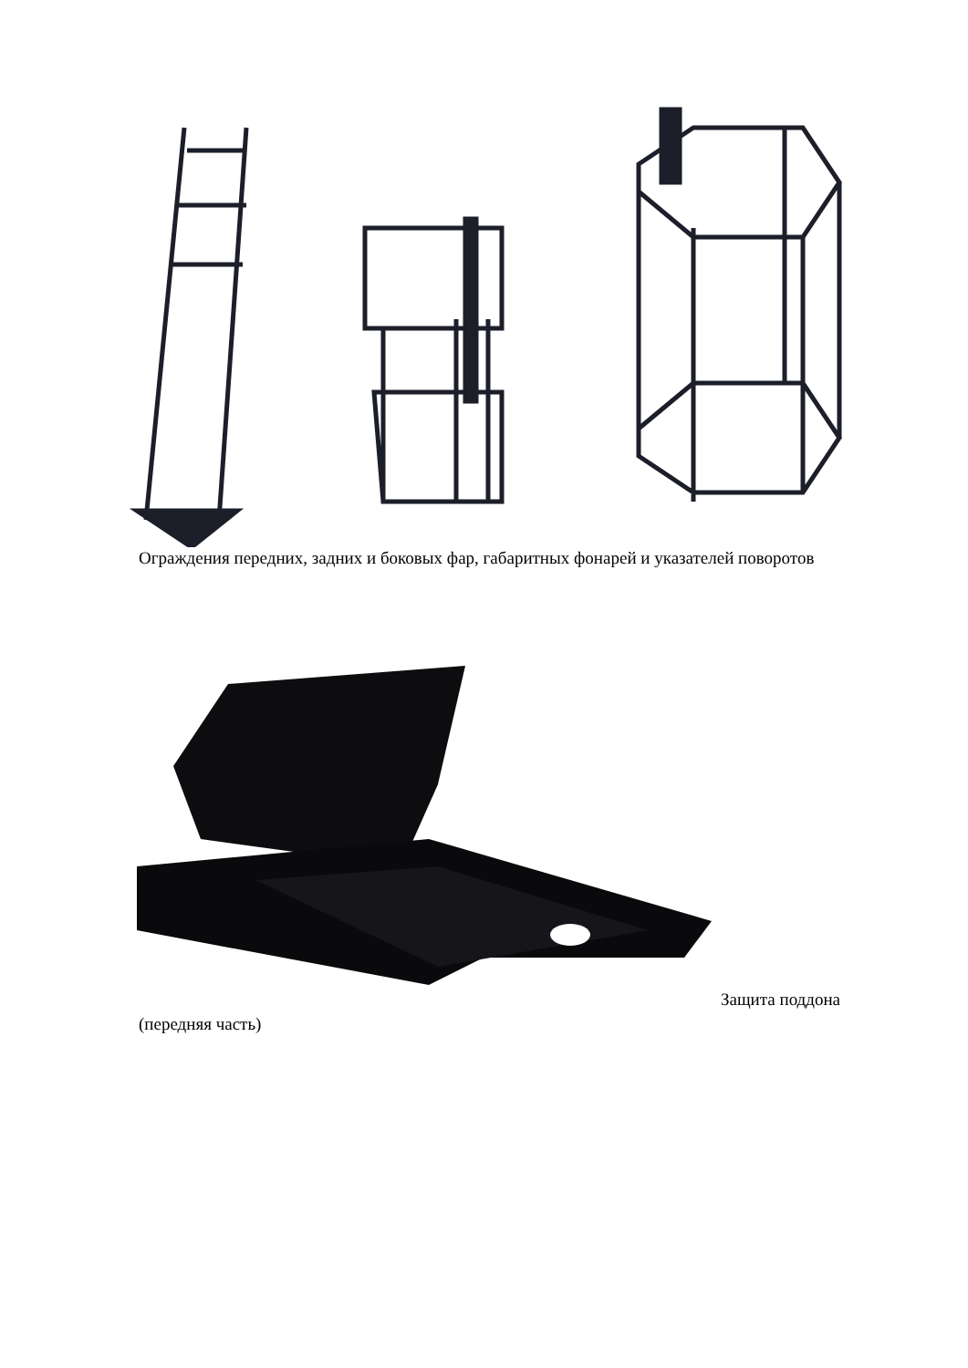Ограждения передних, задних и боковых фар, габаритных фонарей и указателей поворотов
Защита поддона
(передняя часть)